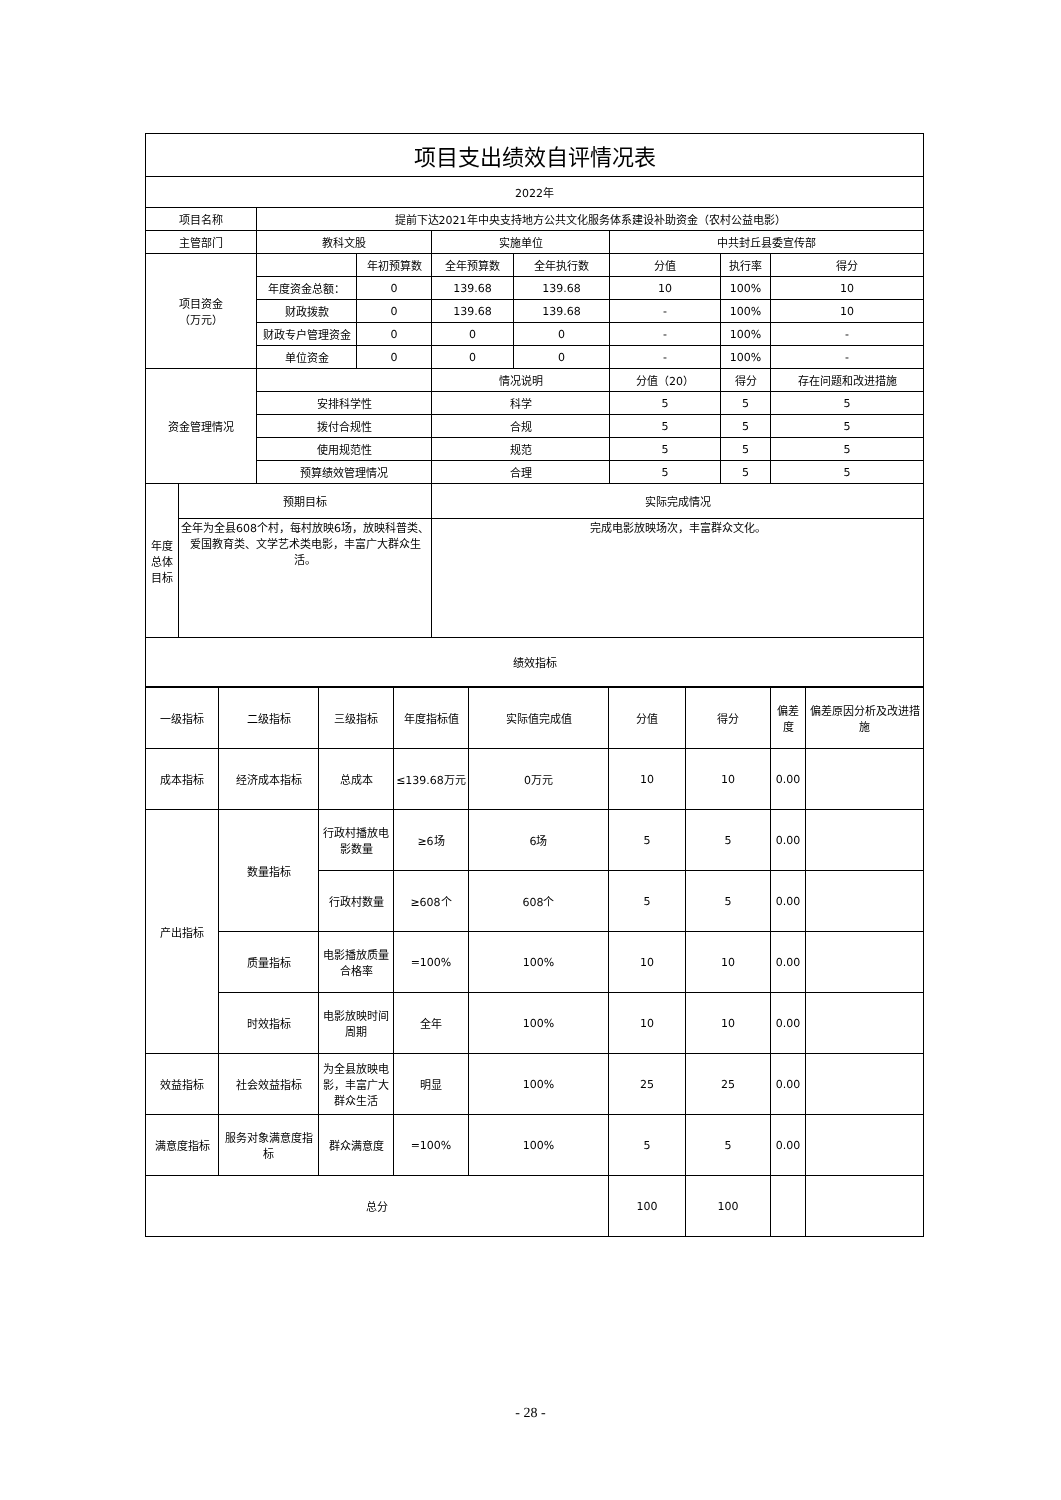| 项目支出绩效自评情况表 | | | | | | | | |
| 2022年 | | | | | | | | |
| 项目名称 | | 提前下达2021年中央支持地方公共文化服务体系建设补助资金（农村公益电影） | | | | | | |
| 主管部门 | | 教科文股 | | 实施单位 | | 中共封丘县委宣传部 | | |
| 项目资金 （万元） | | | 年初预算数 | 全年预算数 | 全年执行数 | 分值 | 执行率 | 得分 |
| | | 年度资金总额： | 0 | 139.68 | 139.68 | 10 | 100% | 10 |
| | | 财政拨款 | 0 | 139.68 | 139.68 | - | 100% | 10 |
| | | 财政专户管理资金 | 0 | 0 | 0 | - | 100% | - |
| | | 单位资金 | 0 | 0 | 0 | - | 100% | - |
| 资金管理情况 | | | | 情况说明 | | 分值（20） | 得分 | 存在问题和改进措施 |
| | | 安排科学性 | | 科学 | | 5 | 5 | 5 |
| | | 拨付合规性 | | 合规 | | 5 | 5 | 5 |
| | | 使用规范性 | | 规范 | | 5 | 5 | 5 |
| | | 预算绩效管理情况 | | 合理 | | 5 | 5 | 5 |
| 年度总体目标 | 预期目标 | | | 实际完成情况 | | | | |
| | 全年为全县608个村，每村放映6场，放映科普类、爱国教育类、文学艺术类电影，丰富广大群众生活。 | | | 完成电影放映场次，丰富群众文化。 | | | | |
| 绩效指标 | | | | | | | | |
| 一级指标 | 二级指标 | 三级指标 | 年度指标值 | 实际值完成值 | 分值 | 得分 | 偏差度 | 偏差原因分析及改进措施 |
| --- | --- | --- | --- | --- | --- | --- | --- | --- |
| 成本指标 | 经济成本指标 | 总成本 | ≤139.68万元 | 0万元 | 10 | 10 | 0.00 | |
| 产出指标 | 数量指标 | 行政村播放电影数量 | ≥6场 | 6场 | 5 | 5 | 0.00 | |
| | | 行政村数量 | ≥608个 | 608个 | 5 | 5 | 0.00 | |
| | 质量指标 | 电影播放质量合格率 | =100% | 100% | 10 | 10 | 0.00 | |
| | 时效指标 | 电影放映时间周期 | 全年 | 100% | 10 | 10 | 0.00 | |
| 效益指标 | 社会效益指标 | 为全县放映电影，丰富广大群众生活 | 明显 | 100% | 25 | 25 | 0.00 | |
| 满意度指标 | 服务对象满意度指标 | 群众满意度 | =100% | 100% | 5 | 5 | 0.00 | |
| 总分 | | | | | 100 | 100 | | |
- 28 -